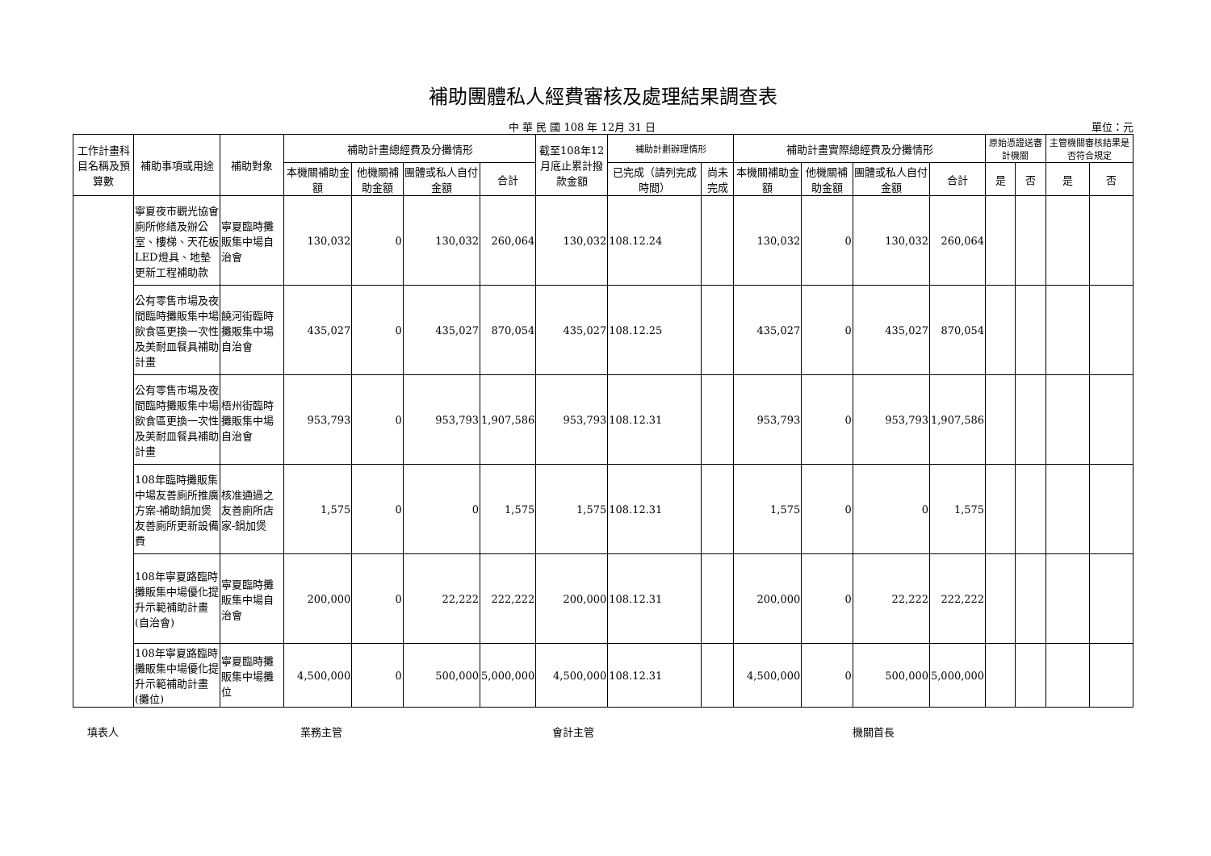補助團體私人經費審核及處理結果調查表
中 華 民 國 108 年 12月 31 日 單位：元
| 工作計畫科目名稱及預算數 | 補助事項或用途 | 補助對象 | 補助計畫總經費及分攤情形 | | | | 截至108年12月底止累計撥款金額 | 補助計劃辦理情形 | | 補助計畫實際總經費及分攤情形 | | | | 原始憑證送審計機關 | | 主管機關審核結果是否符合規定 | |
| --- | --- | --- | --- | --- | --- | --- | --- | --- | --- | --- | --- | --- | --- | --- | --- | --- | --- |
| | | | 本機關補助金額 | 他機關補助金額 | 團體或私人自付金額 | 合計 | | 已完成（請列完成時間） | 尚未完成 | 本機關補助金額 | 他機關補助金額 | 團體或私人自付金額 | 合計 | 是 | 否 | 是 | 否 |
| | 寧夏夜市觀光協會廁所修繕及辦公室、樓梯、天花板LED燈具、地墊更新工程補助款 | 寧夏臨時攤販集中場自治會 | 130,032 | 0 | 130,032 | 260,064 | 130,032 | 108.12.24 | | 130,032 | 0 | 130,032 | 260,064 | | | | |
| | 公有零售市場及夜間臨時攤販集中場飲食區更換一次性及美耐皿餐具補助計畫 | 饒河街臨時攤販集中場自治會 | 435,027 | 0 | 435,027 | 870,054 | 435,027 | 108.12.25 | | 435,027 | 0 | 435,027 | 870,054 | | | | |
| | 公有零售市場及夜間臨時攤販集中場飲食區更換一次性及美耐皿餐具補助計畫 | 梧州街臨時攤販集中場自治會 | 953,793 | 0 | 953,793 | 1,907,586 | 953,793 | 108.12.31 | | 953,793 | 0 | 953,793 | 1,907,586 | | | | |
| | 108年臨時攤販集中場友善廁所推廣方案-補助鍋加煲友善廁所更新設備費 | 核准通過之友善廁所店家-鍋加煲 | 1,575 | 0 | 0 | 1,575 | 1,575 | 108.12.31 | | 1,575 | 0 | 0 | 1,575 | | | | |
| | 108年寧夏路臨時攤販集中場優化提升示範補助計畫(自治會) | 寧夏臨時攤販集中場自治會 | 200,000 | 0 | 22,222 | 222,222 | 200,000 | 108.12.31 | | 200,000 | 0 | 22,222 | 222,222 | | | | |
| | 108年寧夏路臨時攤販集中場優化提升示範補助計畫(攤位) | 寧夏臨時攤販集中場攤位 | 4,500,000 | 0 | 500,000 | 5,000,000 | 4,500,000 | 108.12.31 | | 4,500,000 | 0 | 500,000 | 5,000,000 | | | | |
填表人 業務主管 會計主管 機關首長